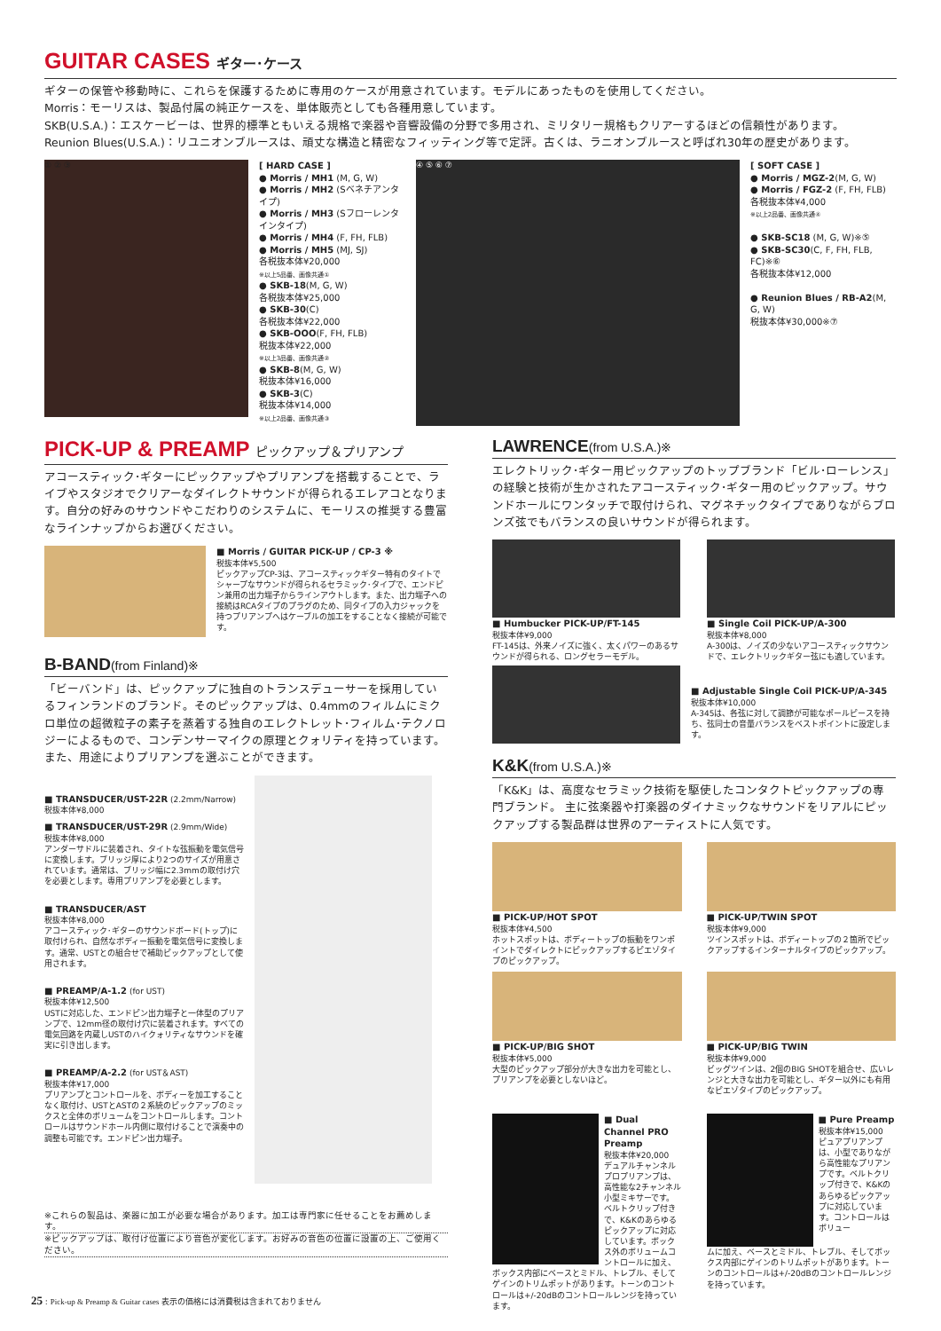GUITAR CASES ギター･ケース
ギターの保管や移動時に、これらを保護するために専用のケースが用意されています。モデルにあったものを使用してください。
Morris：モーリスは、製品付属の純正ケースを、単体販売としても各種用意しています。
SKB(U.S.A.)：エスケービーは、世界的標準ともいえる規格で楽器や音響設備の分野で多用され、ミリタリー規格もクリアーするほどの信頼性があります。
Reunion Blues(U.S.A.)：リユニオンブルースは、頑丈な構造と精密なフィッティング等で定評。古くは、ラニオンブルースと呼ばれ30年の歴史があります。
① ② ③
[ HARD CASE ]
● Morris / MH1 (M, G, W)
● Morris / MH2 (Sベネチアンタイプ)
● Morris / MH3 (Sフローレンタインタイプ)
● Morris / MH4 (F, FH, FLB)
● Morris / MH5 (MJ, SJ)
各税抜本体¥20,000
※以上5品番、画像共通①
● SKB-18(M, G, W)
各税抜本体¥25,000
● SKB-30(C)
各税抜本体¥22,000
● SKB-OOO(F, FH, FLB)
税抜本体¥22,000
※以上3品番、画像共通②
● SKB-8(M, G, W)
税抜本体¥16,000
● SKB-3(C)
税抜本体¥14,000
※以上2品番、画像共通③
④ ⑤ ⑥ ⑦
[ SOFT CASE ]
● Morris / MGZ-2(M, G, W)
● Morris / FGZ-2 (F, FH, FLB)
各税抜本体¥4,000
※以上2品番、画像共通④
● SKB-SC18 (M, G, W)※⑤
● SKB-SC30(C, F, FH, FLB, FC)※⑥
各税抜本体¥12,000
● Reunion Blues / RB-A2(M, G, W)
税抜本体¥30,000※⑦
PICK-UP & PREAMP ピックアップ＆プリアンプ
アコースティック･ギターにピックアップやプリアンプを搭載することで、ライブやスタジオでクリアーなダイレクトサウンドが得られるエレアコとなります。自分の好みのサウンドやこだわりのシステムに、モーリスの推奨する豊富なラインナップからお選びください。
■ Morris / GUITAR PICK-UP / CP-3 ※
税抜本体¥5,500
ピックアップCP-3は、アコースティックギター特有のタイトでシャープなサウンドが得られるセラミック･タイプで、エンドピン兼用の出力端子からラインアウトします。また、出力端子への接続はRCAタイプのプラグのため、同タイプの入力ジャックを持つプリアンプへはケーブルの加工をすることなく接続が可能です。
B-BAND(from Finland)※
「ビーバンド」は、ピックアップに独自のトランスデューサーを採用しているフィンランドのブランド。そのピックアップは、0.4mmのフィルムにミクロ単位の超微粒子の素子を蒸着する独自のエレクトレット･フィルム･テクノロジーによるもので、コンデンサーマイクの原理とクォリティを持っています。また、用途によりプリアンプを選ぶことができます。
■ TRANSDUCER/UST-22R (2.2mm/Narrow)
税抜本体¥8,000
■ TRANSDUCER/UST-29R (2.9mm/Wide)
税抜本体¥8,000
アンダーサドルに装着され、タイトな弦振動を電気信号に変換します。ブリッジ厚により2つのサイズが用意されています。通常は、ブリッジ幅に2.3mmの取付け穴を必要とします。専用プリアンプを必要とします。
■ TRANSDUCER/AST
税抜本体¥8,000
アコースティック･ギターのサウンドボード(トップ)に取付けられ、自然なボディー振動を電気信号に変換します。通常、USTとの組合せで補助ピックアップとして使用されます。
■ PREAMP/A-1.2 (for UST)
税抜本体¥12,500
USTに対応した、エンドピン出力端子と一体型のプリアンプで、12mm径の取付け穴に装着されます。すべての電気回路を内蔵しUSTのハイクォリティなサウンドを確実に引き出します。
■ PREAMP/A-2.2 (for UST＆AST)
税抜本体¥17,000
プリアンプとコントロールを、ボディーを加工することなく取付け、USTとASTの２系統のピックアップのミックスと全体のボリュームをコントロールします。コントロールはサウンドホール内側に取付けることで演奏中の調整も可能です。エンドピン出力端子。
※これらの製品は、楽器に加工が必要な場合があります。加工は専門家に任せることをお薦めします。
※ピックアップは、取付け位置により音色が変化します。お好みの音色の位置に設置の上、ご使用ください。
25 : Pick-up & Preamp & Guitar cases 表示の価格には消費税は含まれておりません
LAWRENCE(from U.S.A.)※
エレクトリック･ギター用ピックアップのトップブランド「ビル･ローレンス」の経験と技術が生かされたアコースティック･ギター用のピックアップ。サウンドホールにワンタッチで取付けられ、マグネチックタイプでありながらブロンズ弦でもバランスの良いサウンドが得られます。
■ Humbucker PICK-UP/FT-145
税抜本体¥9,000
FT-145は、外来ノイズに強く、太くパワーのあるサウンドが得られる、ロングセラーモデル。
■ Single Coil PICK-UP/A-300
税抜本体¥8,000
A-300は、ノイズの少ないアコースティックサウンドで、エレクトリックギター弦にも適しています。
■ Adjustable Single Coil PICK-UP/A-345
税抜本体¥10,000
A-345は、各弦に対して調節が可能なポールピースを持ち、弦同士の音量バランスをベストポイントに設定します。
K&K(from U.S.A.)※
「K&K」は、高度なセラミック技術を駆使したコンタクトピックアップの専門ブランド。 主に弦楽器や打楽器のダイナミックなサウンドをリアルにピックアップする製品群は世界のアーティストに人気です。
■ PICK-UP/HOT SPOT
税抜本体¥4,500
ホットスポットは、ボディートップの振動をワンポイントでダイレクトにピックアップするピエゾタイプのピックアップ。
■ PICK-UP/TWIN SPOT
税抜本体¥9,000
ツインスポットは、ボディートップの２箇所でピックアップするインターナルタイプのピックアップ。
■ PICK-UP/BIG SHOT
税抜本体¥5,000
大型のピックアップ部分が大きな出力を可能とし、プリアンプを必要としないほど。
■ PICK-UP/BIG TWIN
税抜本体¥9,000
ビッグツインは、2個のBIG SHOTを組合せ、広いレンジと大きな出力を可能とし、ギター以外にも有用なピエゾタイプのピックアップ。
■ Dual Channel PRO Preamp
税抜本体¥20,000
デュアルチャンネルプロプリアンプは、高性能な2チャンネル小型ミキサーです。ベルトクリップ付きで、K&Kのあらゆるピックアップに対応しています。ボックス外のボリュームコントロールに加え、
ボックス内部にベースとミドル、トレブル、そしてゲインのトリムポットがあります。トーンのコントロールは+/-20dBのコントロールレンジを持っています。
■ Pure Preamp
税抜本体¥15,000
ピュアプリアンプは、小型でありながら高性能なプリアンプです。ベルトクリップ付きで、K&Kのあらゆるピックアップに対応しています。コントロールはボリュー
ムに加え、ベースとミドル、トレブル、そしてボックス内部にゲインのトリムポットがあります。トーンのコントロールは+/-20dBのコントロールレンジを持っています。